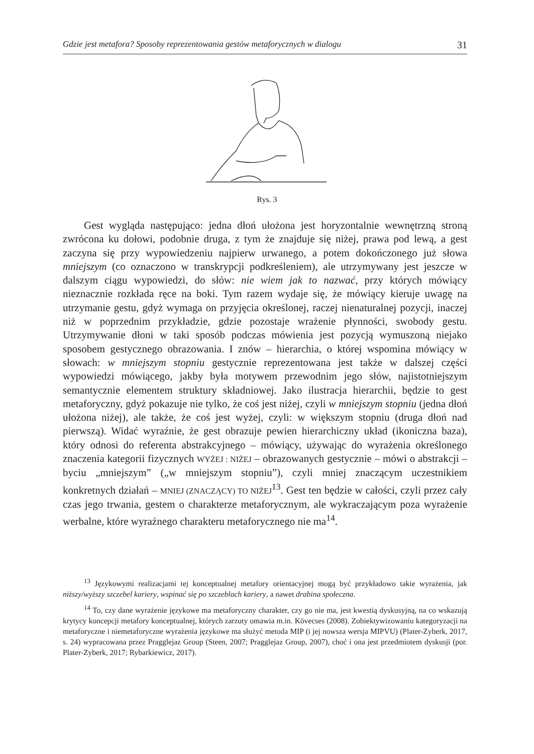Gdzie jest metafora? Sposoby reprezentowania gestów metaforycznych w dialogu 31
Rys. 3
Gest wygląda następująco: jedna dłoń ułożona jest horyzontalnie wewnętrzną stroną zwrócona ku dołowi, podobnie druga, z tym że znajduje się niżej, prawa pod lewą, a gest zaczyna się przy wypowiedzeniu najpierw urwanego, a potem dokończonego już słowa mniejszym (co oznaczono w transkrypcji podkreśleniem), ale utrzymywany jest jeszcze w dalszym ciągu wypowiedzi, do słów: nie wiem jak to nazwać, przy których mówiący nieznacznie rozkłada ręce na boki. Tym razem wydaje się, że mówiący kieruje uwagę na utrzymanie gestu, gdyż wymaga on przyjęcia określonej, raczej nienaturalnej pozycji, inaczej niż w poprzednim przykładzie, gdzie pozostaje wrażenie płynności, swobody gestu. Utrzymywanie dłoni w taki sposób podczas mówienia jest pozycją wymuszoną niejako sposobem gestycznego obrazowania. I znów – hierarchia, o której wspomina mówiący w słowach: w mniejszym stopniu gestycznie reprezentowana jest także w dalszej części wypowiedzi mówiącego, jakby była motywem przewodnim jego słów, najistotniejszym semantycznie elementem struktury składniowej. Jako ilustracja hierarchii, będzie to gest metaforyczny, gdyż pokazuje nie tylko, że coś jest niżej, czyli w mniejszym stopniu (jedna dłoń ułożona niżej), ale także, że coś jest wyżej, czyli: w większym stopniu (druga dłoń nad pierwszą). Widać wyraźnie, że gest obrazuje pewien hierarchiczny układ (ikoniczna baza), który odnosi do referenta abstrakcyjnego – mówiący, używając do wyrażenia określonego znaczenia kategorii fizycznych WYŻEJ : NIŻEJ – obrazowanych gestycznie – mówi o abstrakcji – byciu „mniejszym” („w mniejszym stopniu”), czyli mniej znaczącym uczestnikiem konkretnych działań – MNIEJ (ZNACZĄCY) TO NIŻEJ<sup>13</sup>. Gest ten będzie w całości, czyli przez cały czas jego trwania, gestem o charakterze metaforycznym, ale wykraczającym poza wyrażenie werbalne, które wyraźnego charakteru metaforycznego nie ma<sup>14</sup>.
<sup>13</sup> Językowymi realizacjami tej konceptualnej metafory orientacyjnej mogą być przykładowo takie wyrażenia, jak niższy/wyższy szczebel kariery, wspinać się po szczeblach kariery, a nawet drabina społeczna.
<sup>14</sup> To, czy dane wyrażenie językowe ma metaforyczny charakter, czy go nie ma, jest kwestią dyskusyjną, na co wskazują krytycy koncepcji metafory konceptualnej, których zarzuty omawia m.in. Kövecses (2008). Zobiektywizowaniu kategoryzacji na metaforyczne i niemetaforyczne wyrażenia językowe ma służyć metoda MIP (i jej nowsza wersja MIPVU) (Plater-Zyberk, 2017, s. 24) wypracowana przez Pragglejaz Group (Steen, 2007; Pragglejaz Group, 2007), choć i ona jest przedmiotem dyskusji (por. Plater-Zyberk, 2017; Rybarkiewicz, 2017).